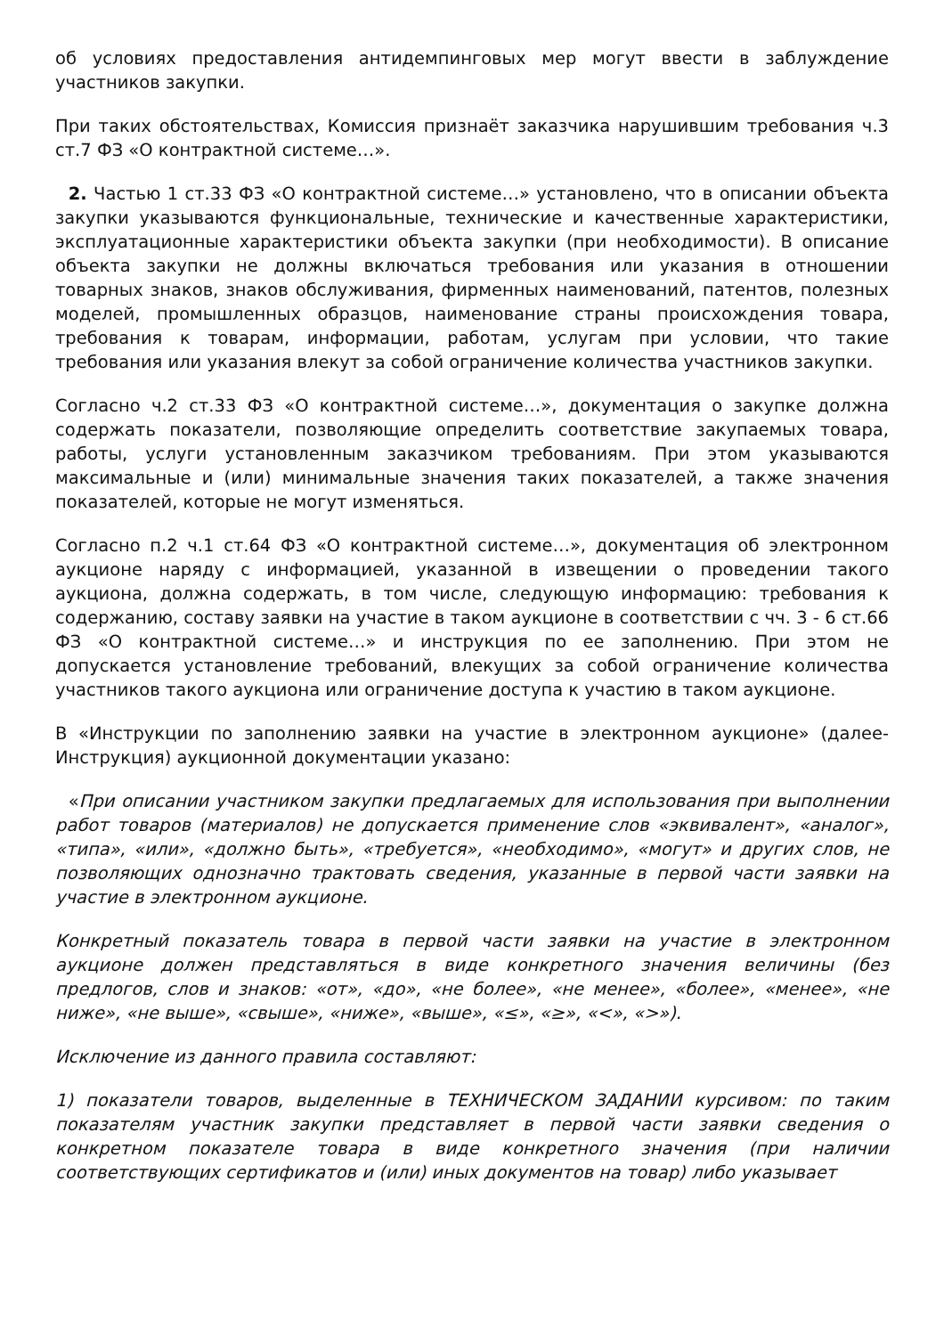об условиях предоставления антидемпинговых мер могут ввести в заблуждение участников закупки.
При таких обстоятельствах, Комиссия признаёт заказчика нарушившим требования ч.3 ст.7 ФЗ «О контрактной системе…».
2. Частью 1 ст.33 ФЗ «О контрактной системе…» установлено, что в описании объекта закупки указываются функциональные, технические и качественные характеристики, эксплуатационные характеристики объекта закупки (при необходимости). В описание объекта закупки не должны включаться требования или указания в отношении товарных знаков, знаков обслуживания, фирменных наименований, патентов, полезных моделей, промышленных образцов, наименование страны происхождения товара, требования к товарам, информации, работам, услугам при условии, что такие требования или указания влекут за собой ограничение количества участников закупки.
Согласно ч.2 ст.33 ФЗ «О контрактной системе…», документация о закупке должна содержать показатели, позволяющие определить соответствие закупаемых товара, работы, услуги установленным заказчиком требованиям. При этом указываются максимальные и (или) минимальные значения таких показателей, а также значения показателей, которые не могут изменяться.
Согласно п.2 ч.1 ст.64 ФЗ «О контрактной системе…», документация об электронном аукционе наряду с информацией, указанной в извещении о проведении такого аукциона, должна содержать, в том числе, следующую информацию: требования к содержанию, составу заявки на участие в таком аукционе в соответствии с чч. 3 - 6 ст.66 ФЗ «О контрактной системе…» и инструкция по ее заполнению. При этом не допускается установление требований, влекущих за собой ограничение количества участников такого аукциона или ограничение доступа к участию в таком аукционе.
В «Инструкции по заполнению заявки на участие в электронном аукционе» (далее- Инструкция) аукционной документации указано:
«При описании участником закупки предлагаемых для использования при выполнении работ товаров (материалов) не допускается применение слов «эквивалент», «аналог», «типа», «или», «должно быть», «требуется», «необходимо», «могут» и других слов, не позволяющих однозначно трактовать сведения, указанные в первой части заявки на участие в электронном аукционе.
Конкретный показатель товара в первой части заявки на участие в электронном аукционе должен представляться в виде конкретного значения величины (без предлогов, слов и знаков: «от», «до», «не более», «не менее», «более», «менее», «не ниже», «не выше», «свыше», «ниже», «выше», «≤», «≥», «<», «>»).
Исключение из данного правила составляют:
1) показатели товаров, выделенные в ТЕХНИЧЕСКОМ ЗАДАНИИ курсивом: по таким показателям участник закупки представляет в первой части заявки сведения о конкретном показателе товара в виде конкретного значения (при наличии соответствующих сертификатов и (или) иных документов на товар) либо указывает